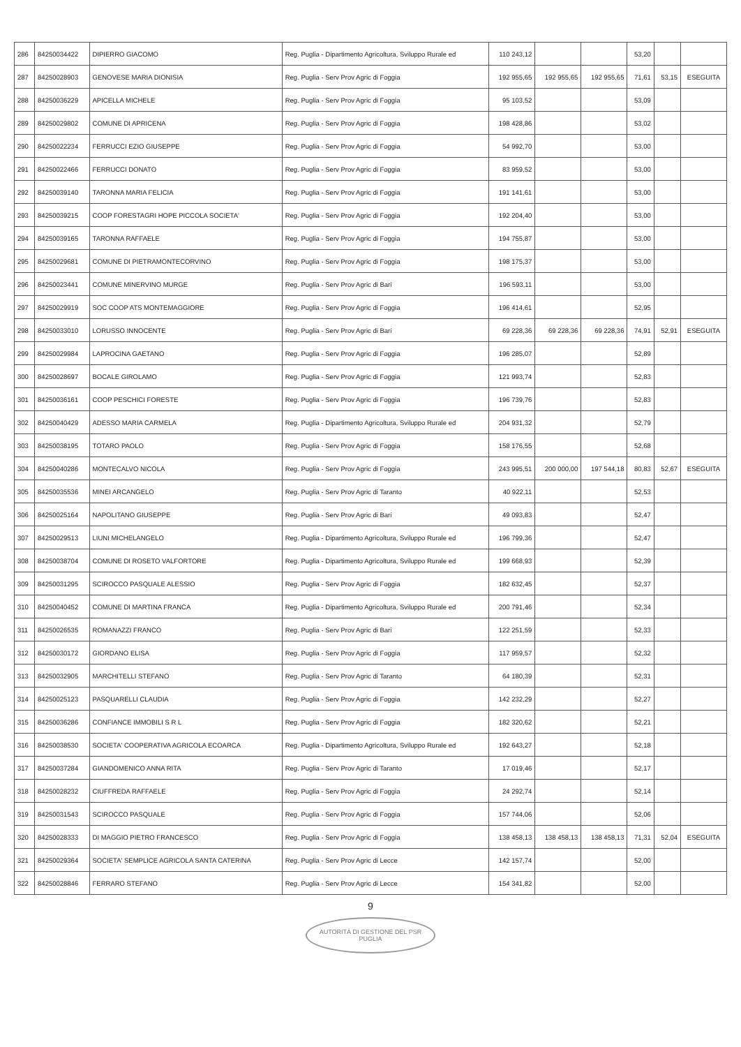| 286 | 84250034422 | DIPIERRO GIACOMO | Reg. Puglia - Dipartimento Agricoltura, Sviluppo Rurale ed | 110 243,12 | | | 53,20 | | |
| 287 | 84250028903 | GENOVESE MARIA DIONISIA | Reg. Puglia - Serv Prov Agric di Foggia | 192 955,65 | 192 955,65 | 192 955,65 | 71,61 | 53,15 | ESEGUITA |
| 288 | 84250036229 | APICELLA MICHELE | Reg. Puglia - Serv Prov Agric di Foggia | 95 103,52 | | | 53,09 | | |
| 289 | 84250029802 | COMUNE DI APRICENA | Reg. Puglia - Serv Prov Agric di Foggia | 198 428,86 | | | 53,02 | | |
| 290 | 84250022234 | FERRUCCI EZIO GIUSEPPE | Reg. Puglia - Serv Prov Agric di Foggia | 54 992,70 | | | 53,00 | | |
| 291 | 84250022466 | FERRUCCI DONATO | Reg. Puglia - Serv Prov Agric di Foggia | 83 959,52 | | | 53,00 | | |
| 292 | 84250039140 | TARONNA MARIA FELICIA | Reg. Puglia - Serv Prov Agric di Foggia | 191 141,61 | | | 53,00 | | |
| 293 | 84250039215 | COOP FORESTAGRI HOPE PICCOLA SOCIETA' | Reg. Puglia - Serv Prov Agric di Foggia | 192 204,40 | | | 53,00 | | |
| 294 | 84250039165 | TARONNA RAFFAELE | Reg. Puglia - Serv Prov Agric di Foggia | 194 755,87 | | | 53,00 | | |
| 295 | 84250029681 | COMUNE DI PIETRAMONTECORVINO | Reg. Puglia - Serv Prov Agric di Foggia | 198 175,37 | | | 53,00 | | |
| 296 | 84250023441 | COMUNE MINERVINO MURGE | Reg. Puglia - Serv Prov Agric di Bari | 196 593,11 | | | 53,00 | | |
| 297 | 84250029919 | SOC COOP ATS MONTEMAGGIORE | Reg. Puglia - Serv Prov Agric di Foggia | 196 414,61 | | | 52,95 | | |
| 298 | 84250033010 | LORUSSO INNOCENTE | Reg. Puglia - Serv Prov Agric di Bari | 69 228,36 | 69 228,36 | 69 228,36 | 74,91 | 52,91 | ESEGUITA |
| 299 | 84250029984 | LAPROCINA GAETANO | Reg. Puglia - Serv Prov Agric di Foggia | 196 285,07 | | | 52,89 | | |
| 300 | 84250028697 | BOCALE GIROLAMO | Reg. Puglia - Serv Prov Agric di Foggia | 121 993,74 | | | 52,83 | | |
| 301 | 84250036161 | COOP PESCHICI FORESTE | Reg. Puglia - Serv Prov Agric di Foggia | 196 739,76 | | | 52,83 | | |
| 302 | 84250040429 | ADESSO MARIA CARMELA | Reg. Puglia - Dipartimento Agricoltura, Sviluppo Rurale ed | 204 931,32 | | | 52,79 | | |
| 303 | 84250038195 | TOTARO PAOLO | Reg. Puglia - Serv Prov Agric di Foggia | 158 176,55 | | | 52,68 | | |
| 304 | 84250040286 | MONTECALVO NICOLA | Reg. Puglia - Serv Prov Agric di Foggia | 243 995,51 | 200 000,00 | 197 544,18 | 80,83 | 52,67 | ESEGUITA |
| 305 | 84250035536 | MINEI ARCANGELO | Reg. Puglia - Serv Prov Agric di Taranto | 40 922,11 | | | 52,53 | | |
| 306 | 84250025164 | NAPOLITANO GIUSEPPE | Reg. Puglia - Serv Prov Agric di Bari | 49 093,83 | | | 52,47 | | |
| 307 | 84250029513 | LIUNI MICHELANGELO | Reg. Puglia - Dipartimento Agricoltura, Sviluppo Rurale ed | 196 799,36 | | | 52,47 | | |
| 308 | 84250038704 | COMUNE DI ROSETO VALFORTORE | Reg. Puglia - Dipartimento Agricoltura, Sviluppo Rurale ed | 199 668,93 | | | 52,39 | | |
| 309 | 84250031295 | SCIROCCO PASQUALE ALESSIO | Reg. Puglia - Serv Prov Agric di Foggia | 182 632,45 | | | 52,37 | | |
| 310 | 84250040452 | COMUNE DI MARTINA FRANCA | Reg. Puglia - Dipartimento Agricoltura, Sviluppo Rurale ed | 200 791,46 | | | 52,34 | | |
| 311 | 84250026535 | ROMANAZZI FRANCO | Reg. Puglia - Serv Prov Agric di Bari | 122 251,59 | | | 52,33 | | |
| 312 | 84250030172 | GIORDANO ELISA | Reg. Puglia - Serv Prov Agric di Foggia | 117 959,57 | | | 52,32 | | |
| 313 | 84250032905 | MARCHITELLI STEFANO | Reg. Puglia - Serv Prov Agric di Taranto | 64 180,39 | | | 52,31 | | |
| 314 | 84250025123 | PASQUARELLI CLAUDIA | Reg. Puglia - Serv Prov Agric di Foggia | 142 232,29 | | | 52,27 | | |
| 315 | 84250036286 | CONFIANCE IMMOBILI S R L | Reg. Puglia - Serv Prov Agric di Foggia | 182 320,62 | | | 52,21 | | |
| 316 | 84250038530 | SOCIETA' COOPERATIVA AGRICOLA ECOARCA | Reg. Puglia - Dipartimento Agricoltura, Sviluppo Rurale ed | 192 643,27 | | | 52,18 | | |
| 317 | 84250037284 | GIANDOMENICO ANNA RITA | Reg. Puglia - Serv Prov Agric di Taranto | 17 019,46 | | | 52,17 | | |
| 318 | 84250028232 | CIUFFREDA RAFFAELE | Reg. Puglia - Serv Prov Agric di Foggia | 24 292,74 | | | 52,14 | | |
| 319 | 84250031543 | SCIROCCO PASQUALE | Reg. Puglia - Serv Prov Agric di Foggia | 157 744,06 | | | 52,06 | | |
| 320 | 84250028333 | DI MAGGIO PIETRO FRANCESCO | Reg. Puglia - Serv Prov Agric di Foggia | 138 458,13 | 138 458,13 | 138 458,13 | 71,31 | 52,04 | ESEGUITA |
| 321 | 84250029364 | SOCIETA' SEMPLICE AGRICOLA SANTA CATERINA | Reg. Puglia - Serv Prov Agric di Lecce | 142 157,74 | | | 52,00 | | |
| 322 | 84250028846 | FERRARO STEFANO | Reg. Puglia - Serv Prov Agric di Lecce | 154 341,82 | | | 52,00 | | |
9
AUTORITÀ DI GESTIONE DEL PSR PUGLIA